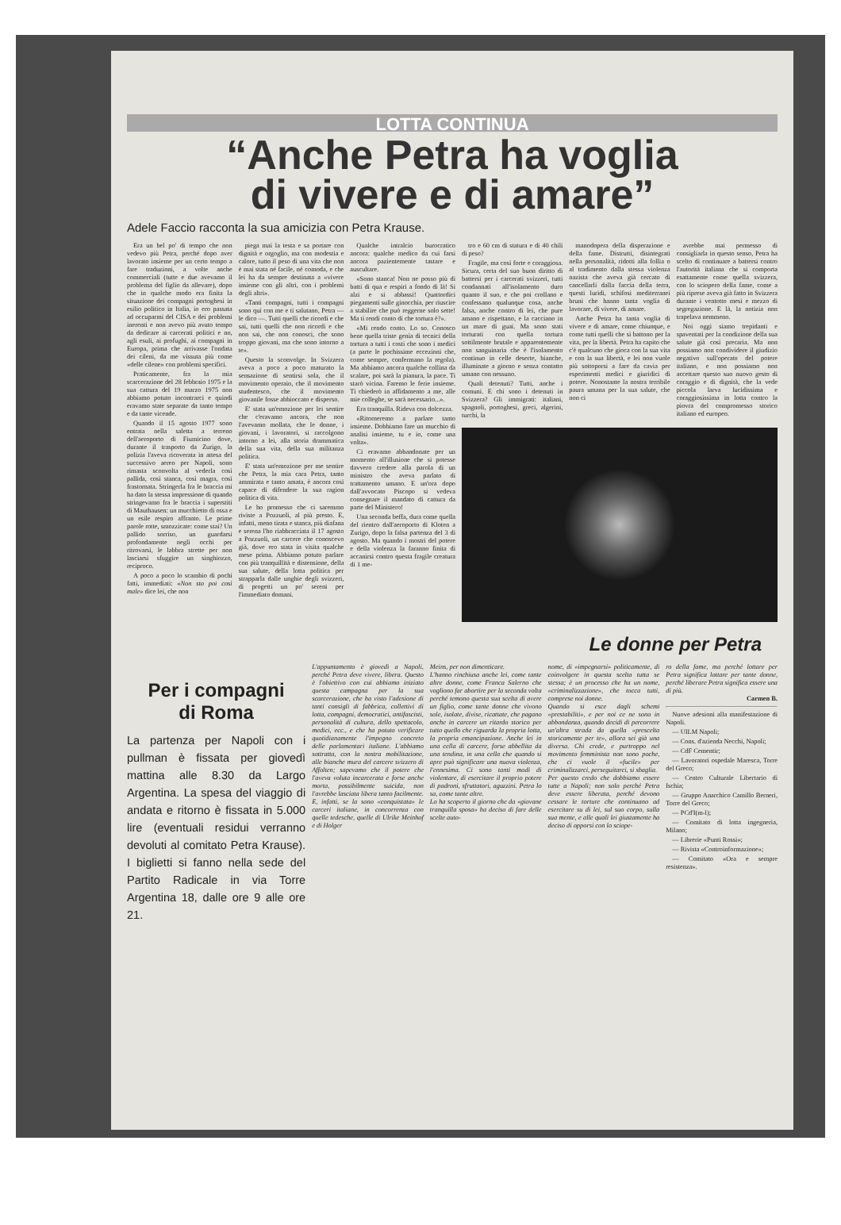LOTTA CONTINUA
“Anche Petra ha voglia
di vivere e di amare”
Adele Faccio racconta la sua amicizia con Petra Krause.
Era un bel po' di tempo che non vedevo più Petra, perché dopo aver lavorato insieme per un certo tempo a fare traduzioni, a volte anche commerciali (tutte e due avevamo il problema del figlio da allevare), dopo che in qualche modo era finita la situazione dei compagni portoghesi in esilio politico in Italia, io ero passata ad occuparmi del CISA e dei problemi inerenti e non avevo più avuto tempo da dedicare ai carcerati politici e no, agli esuli, ai profughi, ai compagni in Europa, prima che arrivasse l'ondata dei cileni, da me vissuta più come «delle cilene» con problemi specifici.
Praticamente, fra la mia scarcerazione del 28 febbraio 1975 e la sua cattura del 19 marzo 1975 non abbiamo potuto incontrarci e quindi eravamo state separate da tanto tempo e da tante vicende.
Quando il 15 agosto 1977 sono entrata nella saletta a terreno dell'aeroporto di Fiumicino dove, durante il trasporto da Zurigo, la polizia l'aveva ricoverata in attesa del successivo aereo per Napoli, sono rimasta sconvolta al vederla così pallida, così stanca, così magra, così frastornata. Stringerla fra le braccia mi ha dato la stessa impressione di quando stringevamo fra le braccia i superstiti di Mauthausen: un mucchietto di ossa e un esile respiro affranto. Le prime parole rotte, smozzicate: come stai? Un pallido sorriso, un guardarsi profondamente negli occhi per ritrovarsi, le labbra strette per non lasciarsi sfuggire un singhiozzo, reciproco.
A poco a poco lo scambio di pochi fatti, immediati: «Non sto poi così male» dice lei, che non
piega mai la testa e sa portare con dignità e orgoglio, ma con modestia e calore, tutto il peso di una vita che non è mai stata né facile, né comoda, e che lei ha da sempre destinata a «vivere insieme con gli altri, con i problemi degli altri».
«Tanti compagni, tutti i compagni sono qui con me e ti salutano, Petra — le dico —. Tutti quelli che ricordi e che sai, tutti quelli che non ricordi e che non sai, che non conosci, che sono troppo giovani, ma che sono intorno a te».
Questo la sconvolge. In Svizzera aveva a poco a poco maturato la sensazione di sentirsi sola, che il movimento operaio, che il movimento studentesco, che il movimento giovanile fosse abbioccato e disperso.
E' stata un'emozione per lei sentire che c'eravamo ancora, che non l'avevamo mollata, che le donne, i giovani, i lavoratori, si raccolgono intorno a lei, alla storia drammatica della sua vita, della sua militanza politica.
E' stata un'emozione per me sentire che Petra, la mia cara Petra, tanto ammirata e tanto amata, è ancora così capace di difendere la sua ragion politica di vita.
Le ho promesso che ci saremmo riviste a Pozzuoli, al più presto. E, infatti, meno tirata e stanca, più diafana e serena l'ho riabbracciata il 17 agosto a Pozzuoli, un carcere che conoscevo già, dove ero stata in visita qualche mese prima. Abbiamo potuto parlare con più tranquillità e distensione, della sua salute, della lotta politica per strapparla dalle unghie degli svizzeri, di progetti un po' sereni per l'immediato domani.
Qualche intralcio burocratico ancora: qualche medico da cui farsi ancora pazientemente tastare e auscultare.
«Sono stanca! Non ne posso più di batti di qua e respiri a fondo di là! Si alzi e si abbassi! Quattordici piegamenti sulle ginocchia, per riuscire a stabilire che può reggerne solo sette! Ma ti rendi conto di che tortura è?».
«Mi rendo conto. Lo so. Conosco bene quella triste genìa di tecnici della tortura a tutti i costi che sono i medici (a parte le pochissime eccezioni che, come sempre, confermano la regola). Ma abbiamo ancora qualche collina da scalare, poi sarà la pianura, la pace. Ti starò vicina. Faremo le ferie insieme. Ti chiederò in affidamento a me, alle mie colleghe, se sarà necessario...».
Era tranquilla. Rideva con dolcezza.
«Ritorneremo a parlare tanto insieme. Dobbiamo fare un mucchio di analisi insieme, tu e io, come una volta».
Ci eravamo abbandonate per un momento all'illusione che si potesse davvero credere alla parola di un ministro che aveva parlato di trattamento umano. E un'ora dopo dall'avvocato Piscopo si vedeva consegnare il mandato di cattura da parte del Ministero!
Una seconda beffa, dura come quella del rientro dall'aeroporto di Kloten a Zurigo, dopo la falsa partenza del 3 di agosto. Ma quando i mostri del potere e della violenza la faranno finita di accanirsi contro questa fragile creatura di 1 me-
tro e 60 cm di statura e di 40 chili di peso?
Fragile, ma così forte e coraggiosa. Sicura, certa del suo buon diritto di battersi per i carcerati svizzeri, tutti condannati all'isolamento duro quanto il suo, e che poi crollano e confessano qualunque cosa, anche falsa, anche contro di lei, che pure amano e rispettano, e la cacciano in un mare di guai. Ma sono stati torturati con quella tortura sottilmente brutale e apparentemente non sanguinaria che è l'isolamento continuo in celle deserte, bianche, illuminate a giorno e senza contatto umano con nessuno.
Quali detenuti? Tutti, anche i comuni. E chi sono i detenuti in Svizzera? Gli immigrati: italiani, spagnoli, portoghesi, greci, algerini, turchi, la
manodopera della disperazione e della fame. Distrutti, disintegrati nella personalità, ridotti alla follia o al tradimento dalla stessa violenza nazista che aveva già cercato di cancellarli dalla faccia della terra, questi luridi, schifosi mediterranei bruni che hanno tanta voglia di lavorare, di vivere, di amare.
Anche Petra ha tanta voglia di vivere e di amare, come chiunque, e come tutti quelli che si battono per la vita, per la libertà. Petra ha capito che c'è qualcuno che gioca con la sua vita e con la sua libertà, e lei non vuole più sottoporsi a fare da cavia per esperimenti medici e giuridici di potere. Nonostante la nostra terribile paura umana per la sua salute, che non ci
avrebbe mai permesso di consigliarla in questo senso, Petra ha scelto di continuare a battersi contro l'autorità italiana che si comporta esattamente come quella svizzera, con lo sciopero della fame, come a più riprese aveva già fatto in Svizzera durante i ventotto mesi e mezzo di segregazione. E là, la notizia non trapelava nemmeno.
Noi oggi siamo trepidanti e spaventati per la condizione della sua salute già così precaria. Ma non possiamo non condividere il giudizio negativo sull'operato del potere italiano, e non possiamo non accettare questo suo nuovo gesto di coraggio e di dignità, che la vede piccola larva lucidissima e coraggiosissima in lotta contro la piovra del compromesso storico italiano ed europeo.
Le donne per Petra
Per i compagni
di Roma
La partenza per Napoli con i pullman è fissata per giovedì mattina alle 8.30 da Largo Argentina. La spesa del viaggio di andata e ritorno è fissata in 5.000 lire (eventuali residui verranno devoluti al comitato Petra Krause). I biglietti si fanno nella sede del Partito Radicale in via Torre Argentina 18, dalle ore 9 alle ore 21.
L'appuntamento è giovedì a Napoli, perché Petra deve vivere, libera. Questo è l'obiettivo con cui abbiamo iniziato questa campagna per la sua scarcerazione, che ha visto l'adesione di tanti consigli di fabbrica, collettivi di lotta, compagni, democratici, antifascisti, personalità di cultura, dello spettacolo, medici, ecc., e che ha potuto verificare quotidianamente l'impegno concreto delle parlamentari italiane. L'abbiamo sottratta, con la nostra mobilitazione, alle bianche mura del carcere svizzero di Affolten; sapevamo che il potere che l'aveva voluta incarcerata e forse anche morta, possibilmente suicida, non l'avrebbe lasciata libera tanto facilmente. E, infatti, se la sono «conquistata» le carceri italiane, in concorrenza con quelle tedesche, quelle di Ulrike Meinhof e di Holger
Meins, per non dimenticare.
L'hanno rinchiusa anche lei, come tante altre donne, come Franca Salerno che vogliono far abortire per la seconda volta perché temono questa sua scelta di avere un figlio, come tante donne che vivono sole, isolate, divise, ricattate, che pagano anche in carcere un ritardo storico per tutto quello che riguarda la propria lotta, la propria emancipazione. Anche lei in una cella di carcere, forse abbellita da una tendina, in una cella che quando si apre può significare una nuova violenza, l'ennesima. Ci sono tanti modi di violentare, di esercitare il proprio potere di padroni, sfruttatori, aguzzini. Petra lo sa, come tante altre.
Lo ha scoperto il giorno che da «giovane tranquilla sposa» ha deciso di fare delle scelte auto-
nome, di «impegnarsi» politicamente, di coinvolgere in questa scelta tutta se stessa; è un processo che ha un nome, «criminalizzazione», che tocca tutti, comprese noi donne.
Quando si esce dagli schemi «prestabiliti», e per noi ce ne sono in abbondanza, quando decidi di percorrere un'altra strada da quella «prescelta storicamente per te», allora sei già una diversa. Chi crede, e purtroppo nel movimento femminista non sono poche, che ci vuole il «fucile» per criminalizzarci, perseguitarci, si sbaglia.
Per questo credo che dobbiamo essere tutte a Napoli; non solo perché Petra deve essere liberata, perché devono cessare le torture che continuano ad esercitare su di lei, sul suo corpo, sulla sua mente, e alle quali lei giustamente ha deciso di opporsi con lo sciope-
ro della fame, ma perché lottare per Petra significa lottare per tante donne, perché liberare Petra significa essere una di più.
Carmen B.
Nuove adesioni alla manifestazione di Napoli.
— UILM Napoli;
— Cons. d'azienda Necchi, Napoli;
— CdF Cementir;
— Lavoratori ospedale Maresca, Torre del Greco;
— Centro Culturale Libertario di Ischia;
— Gruppo Anarchico Camillo Berneri, Torre del Greco;
— PCd'I(m-l);
— Comitato di lotta ingegneria, Milano;
— Librerie «Punti Rossi»;
— Rivista «Controinformazione»;
— Comitato «Ora e sempre resistenza».